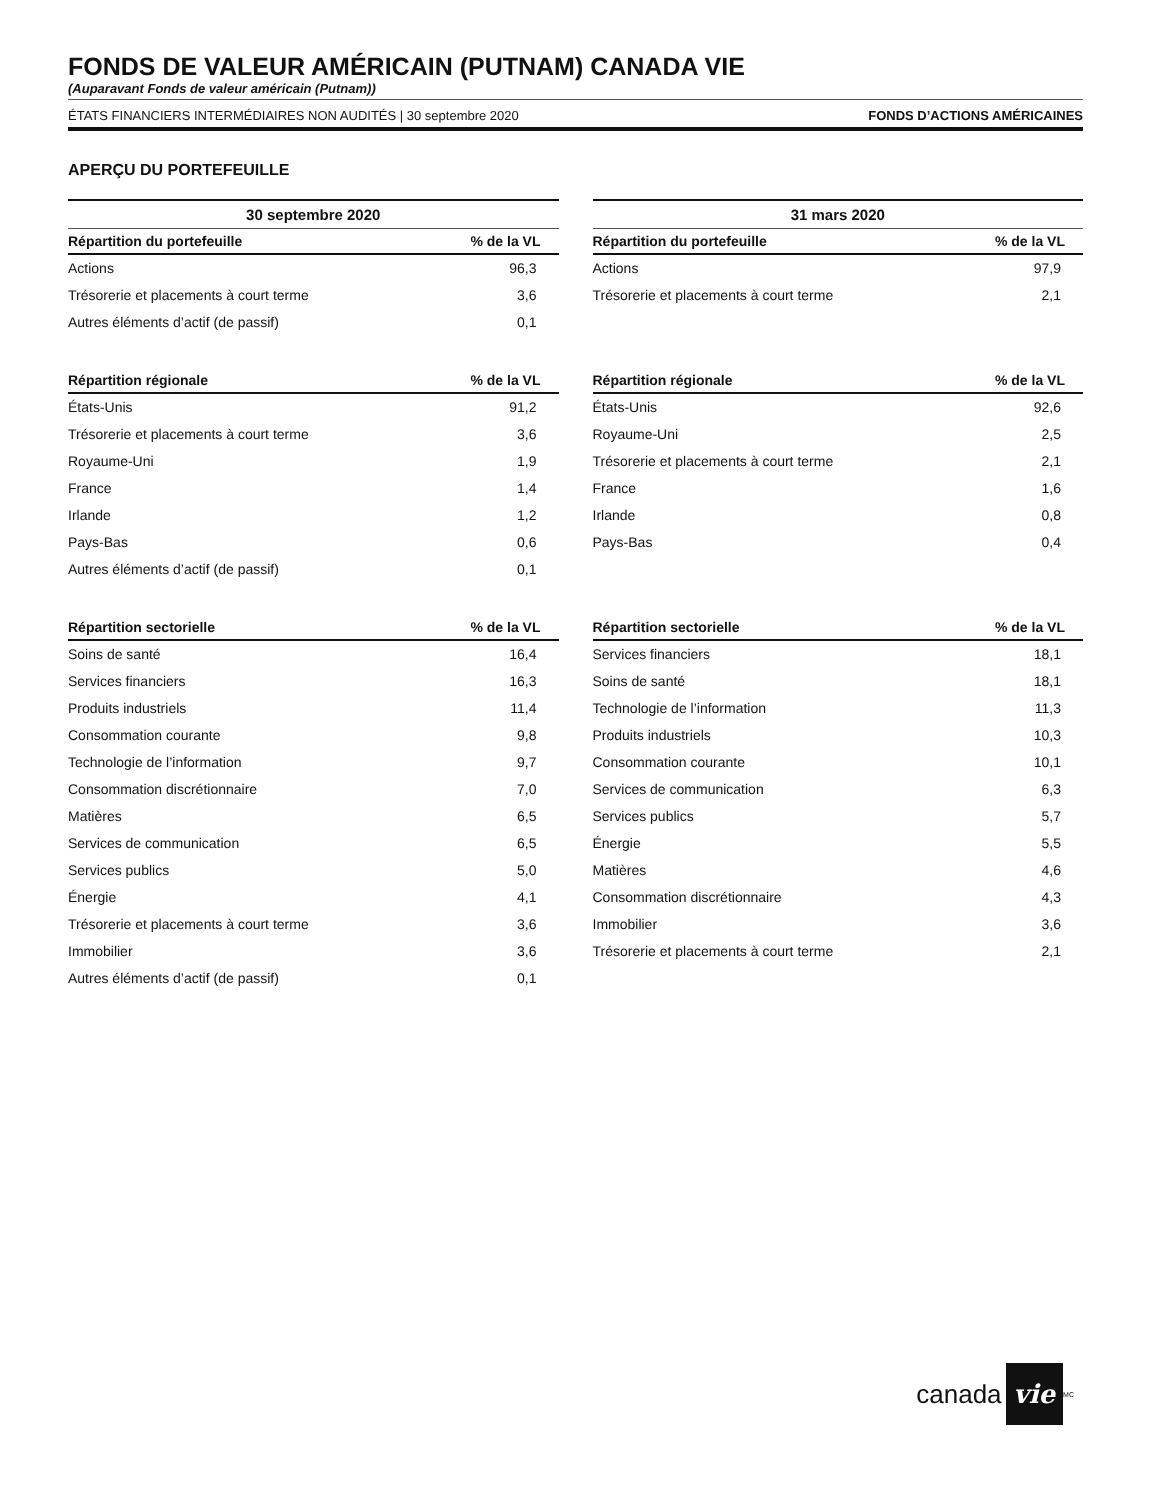FONDS DE VALEUR AMÉRICAIN (PUTNAM) CANADA VIE
(Auparavant Fonds de valeur américain (Putnam))
ÉTATS FINANCIERS INTERMÉDIAIRES NON AUDITÉS | 30 septembre 2020 FONDS D’ACTIONS AMÉRICAINES
APERÇU DU PORTEFEUILLE
30 septembre 2020
| Répartition du portefeuille | % de la VL |
| --- | --- |
| Actions | 96,3 |
| Trésorerie et placements à court terme | 3,6 |
| Autres éléments d’actif (de passif) | 0,1 |
| Répartition régionale | % de la VL |
| --- | --- |
| États-Unis | 91,2 |
| Trésorerie et placements à court terme | 3,6 |
| Royaume-Uni | 1,9 |
| France | 1,4 |
| Irlande | 1,2 |
| Pays-Bas | 0,6 |
| Autres éléments d’actif (de passif) | 0,1 |
| Répartition sectorielle | % de la VL |
| --- | --- |
| Soins de santé | 16,4 |
| Services financiers | 16,3 |
| Produits industriels | 11,4 |
| Consommation courante | 9,8 |
| Technologie de l’information | 9,7 |
| Consommation discrétionnaire | 7,0 |
| Matières | 6,5 |
| Services de communication | 6,5 |
| Services publics | 5,0 |
| Énergie | 4,1 |
| Trésorerie et placements à court terme | 3,6 |
| Immobilier | 3,6 |
| Autres éléments d’actif (de passif) | 0,1 |
31 mars 2020
| Répartition du portefeuille | % de la VL |
| --- | --- |
| Actions | 97,9 |
| Trésorerie et placements à court terme | 2,1 |
| Répartition régionale | % de la VL |
| --- | --- |
| États-Unis | 92,6 |
| Royaume-Uni | 2,5 |
| Trésorerie et placements à court terme | 2,1 |
| France | 1,6 |
| Irlande | 0,8 |
| Pays-Bas | 0,4 |
| Répartition sectorielle | % de la VL |
| --- | --- |
| Services financiers | 18,1 |
| Soins de santé | 18,1 |
| Technologie de l’information | 11,3 |
| Produits industriels | 10,3 |
| Consommation courante | 10,1 |
| Services de communication | 6,3 |
| Services publics | 5,7 |
| Énergie | 5,5 |
| Matières | 4,6 |
| Consommation discrétionnaire | 4,3 |
| Immobilier | 3,6 |
| Trésorerie et placements à court terme | 2,1 |
canada vie<sup>MC</sup>